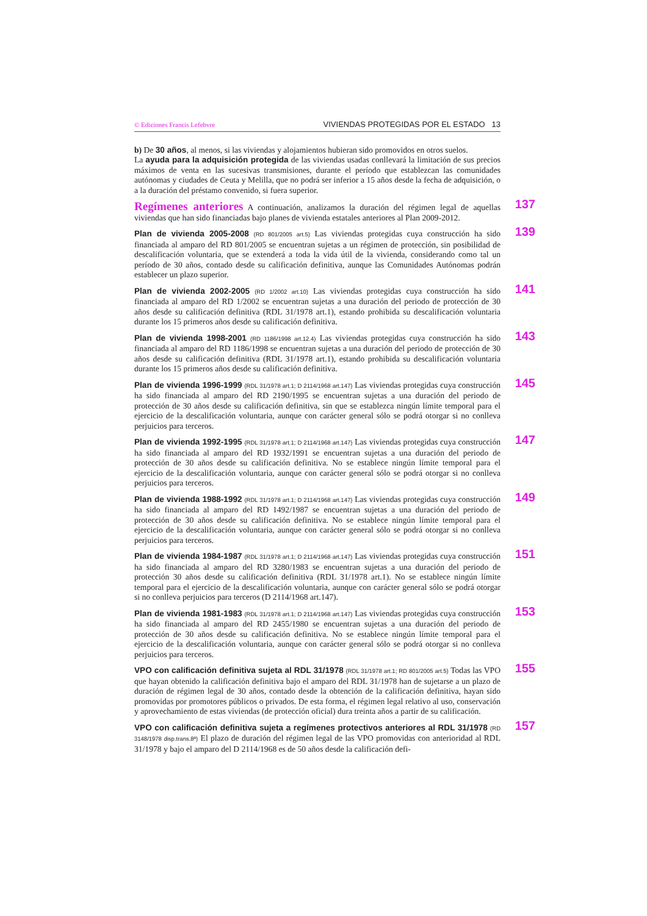© Ediciones Francis Lefebvre VIVIENDAS PROTEGIDAS POR EL ESTADO 13
b) De 30 años, al menos, si las viviendas y alojamientos hubieran sido promovidos en otros suelos.
La ayuda para la adquisición protegida de las viviendas usadas conllevará la limitación de sus precios máximos de venta en las sucesivas transmisiones, durante el período que establezcan las comunidades autónomas y ciudades de Ceuta y Melilla, que no podrá ser inferior a 15 años desde la fecha de adquisición, o a la duración del préstamo convenido, si fuera superior.
137 Regímenes anteriores A continuación, analizamos la duración del régimen legal de aquellas viviendas que han sido financiadas bajo planes de vivienda estatales anteriores al Plan 2009-2012.
139 Plan de vivienda 2005-2008 (RD 801/2005 art.5) Las viviendas protegidas cuya construcción ha sido financiada al amparo del RD 801/2005 se encuentran sujetas a un régimen de protección, sin posibilidad de descalificación voluntaria, que se extenderá a toda la vida útil de la vivienda, considerando como tal un período de 30 años, contado desde su calificación definitiva, aunque las Comunidades Autónomas podrán establecer un plazo superior.
141 Plan de vivienda 2002-2005 (RD 1/2002 art.10) Las viviendas protegidas cuya construcción ha sido financiada al amparo del RD 1/2002 se encuentran sujetas a una duración del periodo de protección de 30 años desde su calificación definitiva (RDL 31/1978 art.1), estando prohibida su descalificación voluntaria durante los 15 primeros años desde su calificación definitiva.
143 Plan de vivienda 1998-2001 (RD 1186/1998 art.12.4) Las viviendas protegidas cuya construcción ha sido financiada al amparo del RD 1186/1998 se encuentran sujetas a una duración del periodo de protección de 30 años desde su calificación definitiva (RDL 31/1978 art.1), estando prohibida su descalificación voluntaria durante los 15 primeros años desde su calificación definitiva.
145 Plan de vivienda 1996-1999 (RDL 31/1978 art.1; D 2114/1968 art.147) Las viviendas protegidas cuya construcción ha sido financiada al amparo del RD 2190/1995 se encuentran sujetas a una duración del periodo de protección de 30 años desde su calificación definitiva, sin que se establezca ningún límite temporal para el ejercicio de la descalificación voluntaria, aunque con carácter general sólo se podrá otorgar si no conlleva perjuicios para terceros.
147 Plan de vivienda 1992-1995 (RDL 31/1978 art.1; D 2114/1968 art.147) Las viviendas protegidas cuya construcción ha sido financiada al amparo del RD 1932/1991 se encuentran sujetas a una duración del periodo de protección de 30 años desde su calificación definitiva. No se establece ningún límite temporal para el ejercicio de la descalificación voluntaria, aunque con carácter general sólo se podrá otorgar si no conlleva perjuicios para terceros.
149 Plan de vivienda 1988-1992 (RDL 31/1978 art.1; D 2114/1968 art.147) Las viviendas protegidas cuya construcción ha sido financiada al amparo del RD 1492/1987 se encuentran sujetas a una duración del periodo de protección de 30 años desde su calificación definitiva. No se establece ningún límite temporal para el ejercicio de la descalificación voluntaria, aunque con carácter general sólo se podrá otorgar si no conlleva perjuicios para terceros.
151 Plan de vivienda 1984-1987 (RDL 31/1978 art.1; D 2114/1968 art.147) Las viviendas protegidas cuya construcción ha sido financiada al amparo del RD 3280/1983 se encuentran sujetas a una duración del periodo de protección 30 años desde su calificación definitiva (RDL 31/1978 art.1). No se establece ningún límite temporal para el ejercicio de la descalificación voluntaria, aunque con carácter general sólo se podrá otorgar si no conlleva perjuicios para terceros (D 2114/1968 art.147).
153 Plan de vivienda 1981-1983 (RDL 31/1978 art.1; D 2114/1968 art.147) Las viviendas protegidas cuya construcción ha sido financiada al amparo del RD 2455/1980 se encuentran sujetas a una duración del periodo de protección de 30 años desde su calificación definitiva. No se establece ningún límite temporal para el ejercicio de la descalificación voluntaria, aunque con carácter general sólo se podrá otorgar si no conlleva perjuicios para terceros.
155 VPO con calificación definitiva sujeta al RDL 31/1978 (RDL 31/1978 art.1; RD 801/2005 art.5) Todas las VPO que hayan obtenido la calificación definitiva bajo el amparo del RDL 31/1978 han de sujetarse a un plazo de duración de régimen legal de 30 años, contado desde la obtención de la calificación definitiva, hayan sido promovidas por promotores públicos o privados. De esta forma, el régimen legal relativo al uso, conservación y aprovechamiento de estas viviendas (de protección oficial) dura treinta años a partir de su calificación.
157 VPO con calificación definitiva sujeta a regímenes protectivos anteriores al RDL 31/1978 (RD 3148/1978 disp.trans.8ª) El plazo de duración del régimen legal de las VPO promovidas con anterioridad al RDL 31/1978 y bajo el amparo del D 2114/1968 es de 50 años desde la calificación defi-